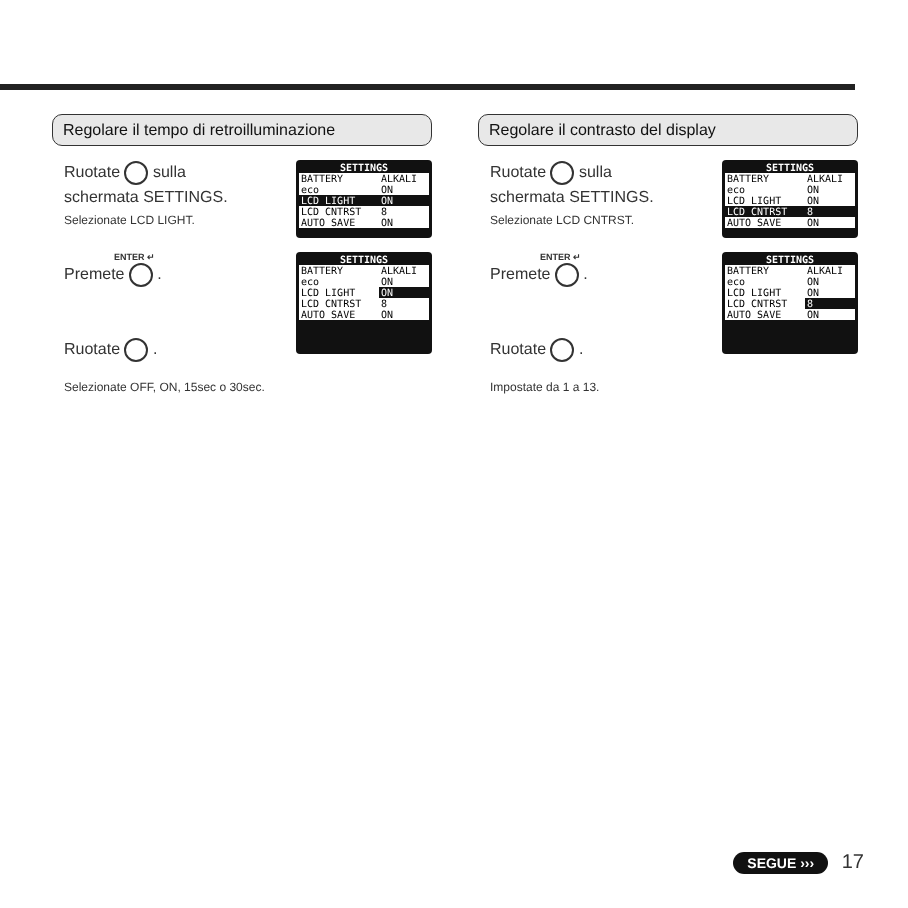Regolare il tempo di retroilluminazione
Ruotate sulla
schermata SETTINGS.
Selezionate LCD LIGHT.
SETTINGS
| BATTERY | ALKALI |
| eco | ON |
| LCD LIGHT | ON |
| LCD CNTRST | 8 |
| AUTO SAVE | ON |
ENTER ↵
Premete .
Ruotate .
SETTINGS
| BATTERY | ALKALI |
| eco | ON |
| LCD LIGHT | ON |
| LCD CNTRST | 8 |
| AUTO SAVE | ON |
Selezionate OFF, ON, 15sec o 30sec.
Regolare il contrasto del display
Ruotate sulla
schermata SETTINGS.
Selezionate LCD CNTRST.
SETTINGS
| BATTERY | ALKALI |
| eco | ON |
| LCD LIGHT | ON |
| LCD CNTRST | 8 |
| AUTO SAVE | ON |
ENTER ↵
Premete .
Ruotate .
SETTINGS
| BATTERY | ALKALI |
| eco | ON |
| LCD LIGHT | ON |
| LCD CNTRST | 8 |
| AUTO SAVE | ON |
Impostate da 1 a 13.
SEGUE ››› 17